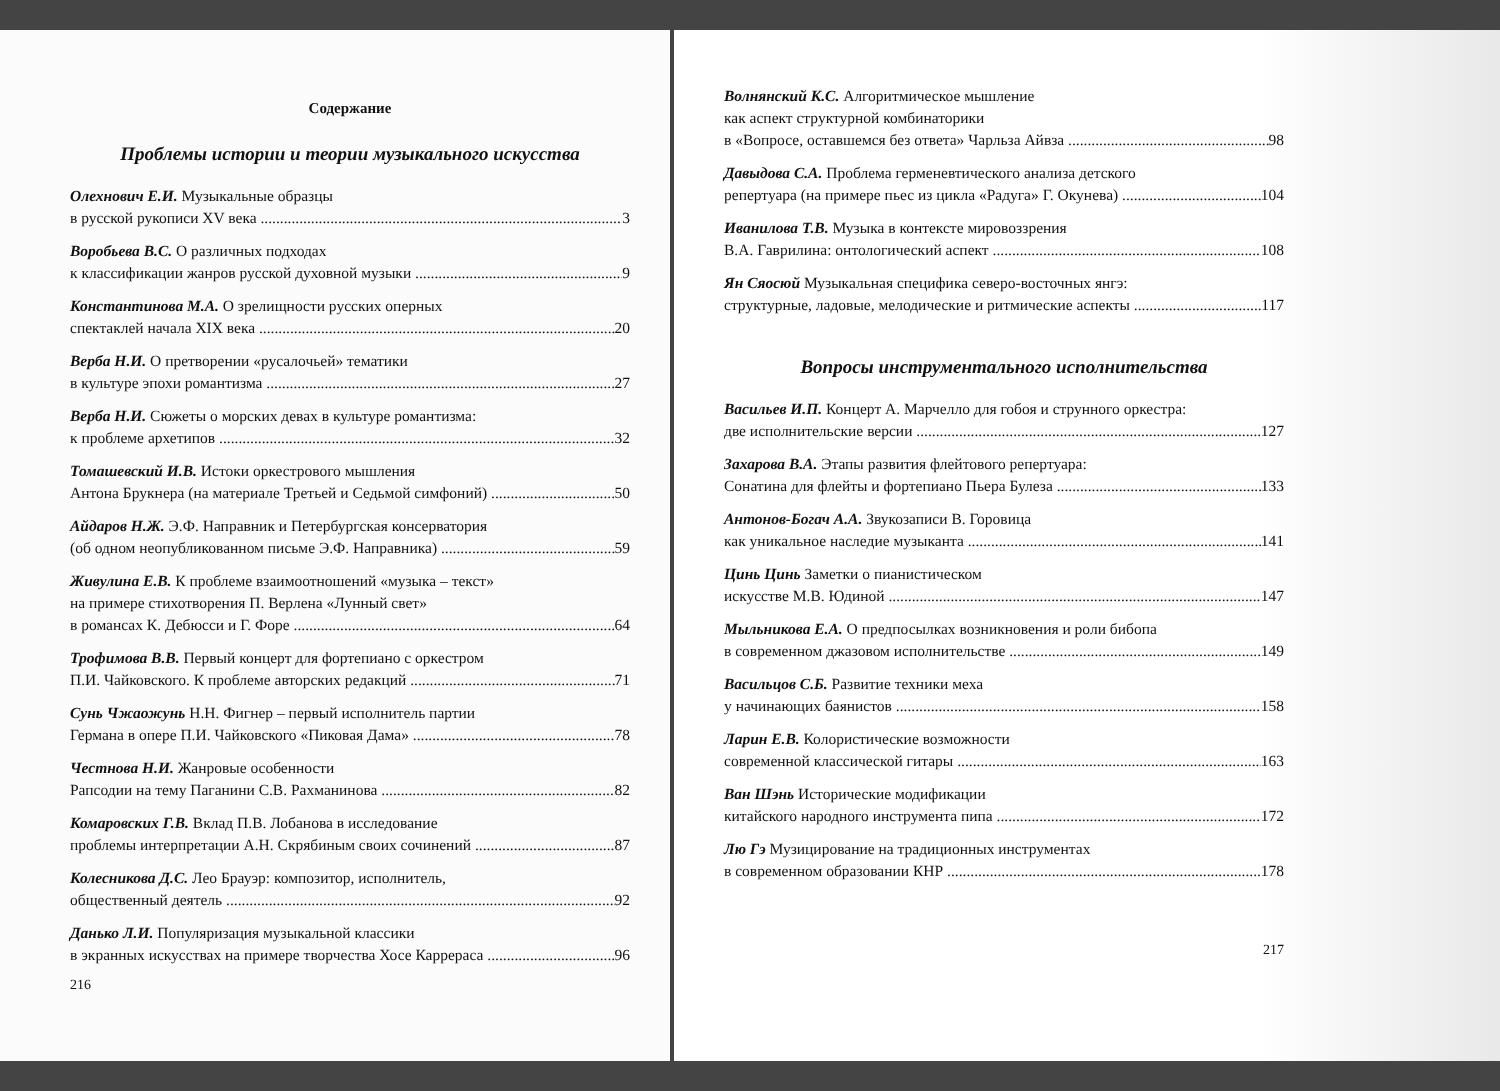Содержание
Проблемы истории и теории музыкального искусства
Олехнович Е.И. Музыкальные образцы
в русской рукописи XV века 3
Воробьева В.С. О различных подходах
к классификации жанров русской духовной музыки 9
Константинова М.А. О зрелищности русских оперных
спектаклей начала XIX века 20
Верба Н.И. О претворении «русалочьей» тематики
в культуре эпохи романтизма 27
Верба Н.И. Сюжеты о морских девах в культуре романтизма:
к проблеме архетипов 32
Томашевский И.В. Истоки оркестрового мышления
Антона Брукнера (на материале Третьей и Седьмой симфоний) 50
Айдаров Н.Ж. Э.Ф. Направник и Петербургская консерватория
(об одном неопубликованном письме Э.Ф. Направника) 59
Живулина Е.В. К проблеме взаимоотношений «музыка – текст»
на примере стихотворения П. Верлена «Лунный свет»
в романсах К. Дебюсси и Г. Форе 64
Трофимова В.В. Первый концерт для фортепиано с оркестром
П.И. Чайковского. К проблеме авторских редакций 71
Сунь Чжаожунь Н.Н. Фигнер – первый исполнитель партии
Германа в опере П.И. Чайковского «Пиковая Дама» 78
Честнова Н.И. Жанровые особенности
Рапсодии на тему Паганини С.В. Рахманинова 82
Комаровских Г.В. Вклад П.В. Лобанова в исследование
проблемы интерпретации А.Н. Скрябиным своих сочинений 87
Колесникова Д.С. Лео Брауэр: композитор, исполнитель,
общественный деятель 92
Данько Л.И. Популяризация музыкальной классики
в экранных искусствах на примере творчества Хосе Каррераса 96
216
Волнянский К.С. Алгоритмическое мышление
как аспект структурной комбинаторики
в «Вопросе, оставшемся без ответа» Чарльза Айвза 98
Давыдова С.А. Проблема герменевтического анализа детского
репертуара (на примере пьес из цикла «Радуга» Г. Окунева) 104
Иванилова Т.В. Музыка в контексте мировоззрения
В.А. Гаврилина: онтологический аспект 108
Ян Сяосюй Музыкальная специфика северо-восточных янгэ:
структурные, ладовые, мелодические и ритмические аспекты 117
Вопросы инструментального исполнительства
Васильев И.П. Концерт А. Марчелло для гобоя и струнного оркестра:
две исполнительские версии 127
Захарова В.А. Этапы развития флейтового репертуара:
Сонатина для флейты и фортепиано Пьера Булеза 133
Антонов-Богач А.А. Звукозаписи В. Горовица
как уникальное наследие музыканта 141
Цинь Цинь Заметки о пианистическом
искусстве М.В. Юдиной 147
Мыльникова Е.А. О предпосылках возникновения и роли бибопа
в современном джазовом исполнительстве 149
Васильцов С.Б. Развитие техники меха
у начинающих баянистов 158
Ларин Е.В. Колористические возможности
современной классической гитары 163
Ван Шэнь Исторические модификации
китайского народного инструмента пипа 172
Лю Гэ Музицирование на традиционных инструментах
в современном образовании КНР 178
217